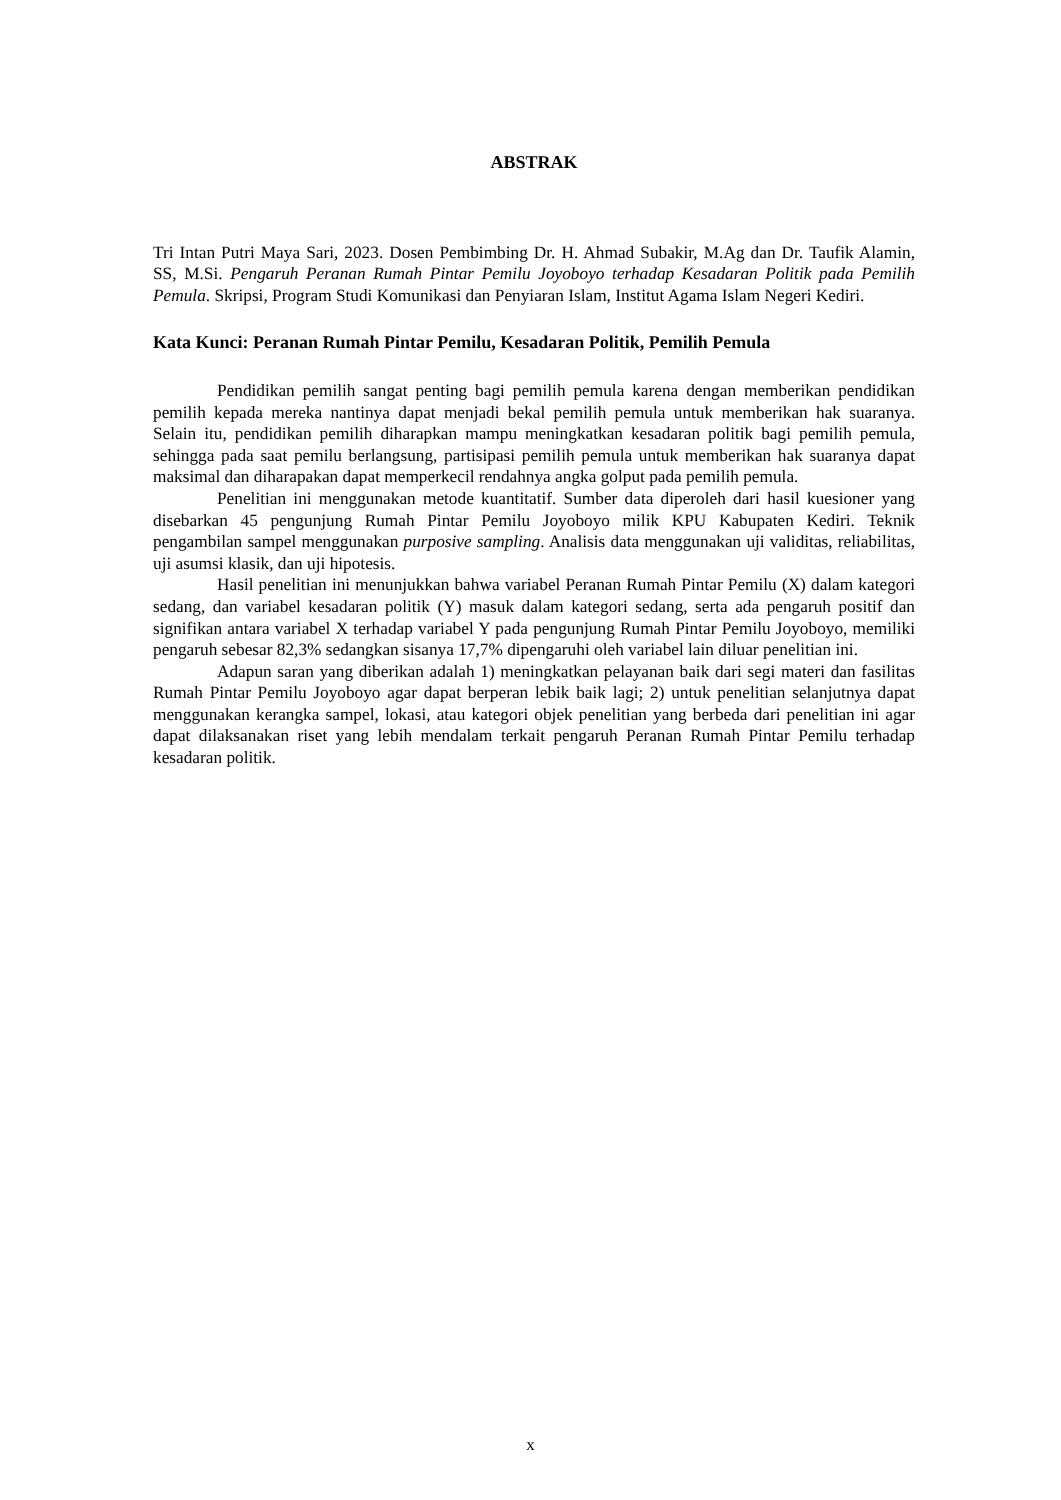ABSTRAK
Tri Intan Putri Maya Sari, 2023. Dosen Pembimbing Dr. H. Ahmad Subakir, M.Ag dan Dr. Taufik Alamin, SS, M.Si. Pengaruh Peranan Rumah Pintar Pemilu Joyoboyo terhadap Kesadaran Politik pada Pemilih Pemula. Skripsi, Program Studi Komunikasi dan Penyiaran Islam, Institut Agama Islam Negeri Kediri.
Kata Kunci: Peranan Rumah Pintar Pemilu, Kesadaran Politik, Pemilih Pemula
Pendidikan pemilih sangat penting bagi pemilih pemula karena dengan memberikan pendidikan pemilih kepada mereka nantinya dapat menjadi bekal pemilih pemula untuk memberikan hak suaranya. Selain itu, pendidikan pemilih diharapkan mampu meningkatkan kesadaran politik bagi pemilih pemula, sehingga pada saat pemilu berlangsung, partisipasi pemilih pemula untuk memberikan hak suaranya dapat maksimal dan diharapakan dapat memperkecil rendahnya angka golput pada pemilih pemula.
Penelitian ini menggunakan metode kuantitatif. Sumber data diperoleh dari hasil kuesioner yang disebarkan 45 pengunjung Rumah Pintar Pemilu Joyoboyo milik KPU Kabupaten Kediri. Teknik pengambilan sampel menggunakan purposive sampling. Analisis data menggunakan uji validitas, reliabilitas, uji asumsi klasik, dan uji hipotesis.
Hasil penelitian ini menunjukkan bahwa variabel Peranan Rumah Pintar Pemilu (X) dalam kategori sedang, dan variabel kesadaran politik (Y) masuk dalam kategori sedang, serta ada pengaruh positif dan signifikan antara variabel X terhadap variabel Y pada pengunjung Rumah Pintar Pemilu Joyoboyo, memiliki pengaruh sebesar 82,3% sedangkan sisanya 17,7% dipengaruhi oleh variabel lain diluar penelitian ini.
Adapun saran yang diberikan adalah 1) meningkatkan pelayanan baik dari segi materi dan fasilitas Rumah Pintar Pemilu Joyoboyo agar dapat berperan lebik baik lagi; 2) untuk penelitian selanjutnya dapat menggunakan kerangka sampel, lokasi, atau kategori objek penelitian yang berbeda dari penelitian ini agar dapat dilaksanakan riset yang lebih mendalam terkait pengaruh Peranan Rumah Pintar Pemilu terhadap kesadaran politik.
x